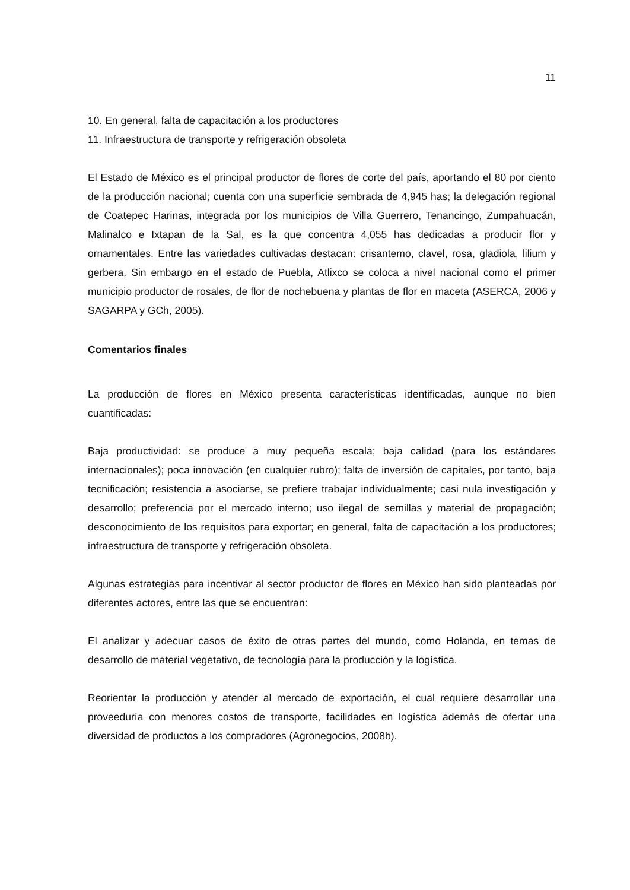11
10. En general, falta de capacitación a los productores
11. Infraestructura de transporte y refrigeración obsoleta
El Estado de México es el principal productor de flores de corte del país, aportando el 80 por ciento de la producción nacional; cuenta con una superficie sembrada de 4,945 has; la delegación regional de Coatepec Harinas, integrada por los municipios de Villa Guerrero, Tenancingo, Zumpahuacán, Malinalco e Ixtapan de la Sal, es la que concentra 4,055 has dedicadas a producir flor y ornamentales. Entre las variedades cultivadas destacan: crisantemo, clavel, rosa, gladiola, lilium y gerbera. Sin embargo en el estado de Puebla, Atlixco se coloca a nivel nacional como el primer municipio productor de rosales, de flor de nochebuena y plantas de flor en maceta (ASERCA, 2006 y SAGARPA y GCh, 2005).
Comentarios finales
La producción de flores en México presenta características identificadas, aunque no bien cuantificadas:
Baja productividad: se produce a muy pequeña escala; baja calidad (para los estándares internacionales); poca innovación (en cualquier rubro); falta de inversión de capitales, por tanto, baja tecnificación; resistencia a asociarse, se prefiere trabajar individualmente; casi nula investigación y desarrollo; preferencia por el mercado interno; uso ilegal de semillas y material de propagación; desconocimiento de los requisitos para exportar; en general, falta de capacitación a los productores; infraestructura de transporte y refrigeración obsoleta.
Algunas estrategias para incentivar al sector productor de flores en México han sido planteadas por diferentes actores, entre las que se encuentran:
El analizar y adecuar casos de éxito de otras partes del mundo, como Holanda, en temas de desarrollo de material vegetativo, de tecnología para la producción y la logística.
Reorientar la producción y atender al mercado de exportación, el cual requiere desarrollar una proveeduría con menores costos de transporte, facilidades en logística además de ofertar una diversidad de productos a los compradores (Agronegocios, 2008b).